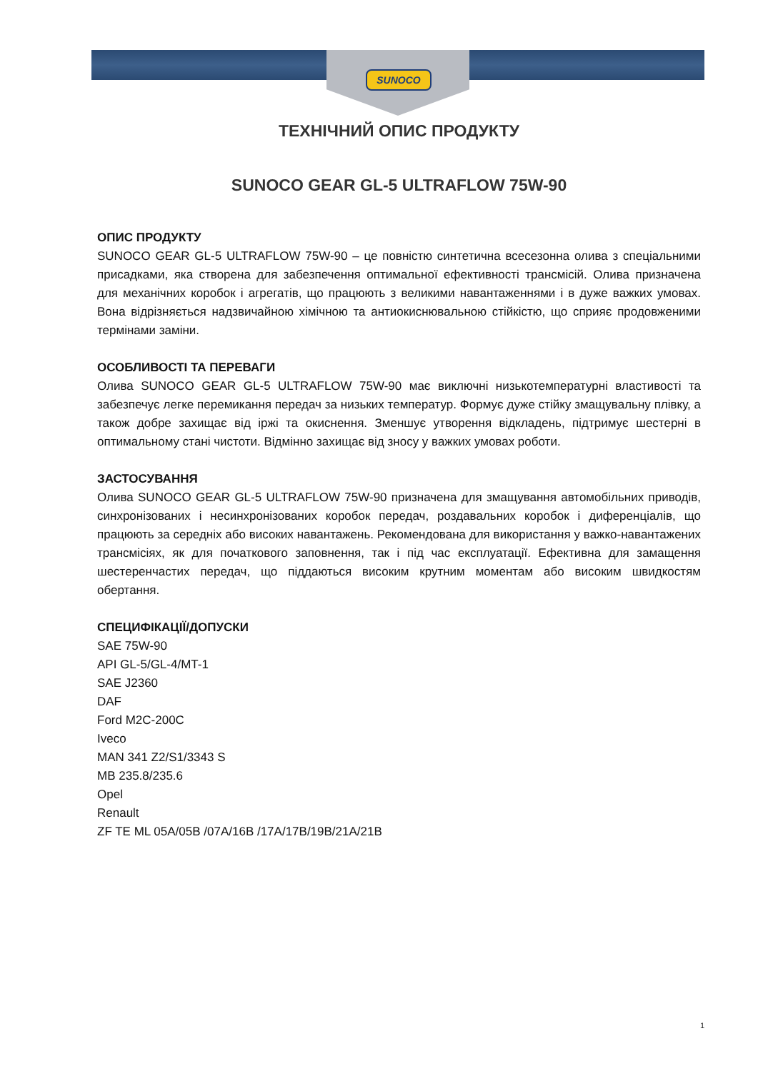SUNOCO
ТЕХНІЧНИЙ ОПИС ПРОДУКТУ
SUNOCO GEAR GL-5 ULTRAFLOW 75W-90
ОПИС ПРОДУКТУ
SUNOCO GEAR GL-5 ULTRAFLOW 75W-90 – це повністю синтетична всесезонна олива з спеціальними присадками, яка створена для забезпечення оптимальної ефективності трансмісій. Олива призначена для механічних коробок і агрегатів, що працюють з великими навантаженнями і в дуже важких умовах. Вона відрізняється надзвичайною хімічною та антиокиснювальною стійкістю, що сприяє продовженими термінами заміни.
ОСОБЛИВОСТІ ТА ПЕРЕВАГИ
Олива SUNOCO GEAR GL-5 ULTRAFLOW 75W-90 має виключні низькотемпературні властивості та забезпечує легке перемикання передач за низьких температур. Формує дуже стійку змащувальну плівку, а також добре захищає від іржі та окиснення. Зменшує утворення відкладень, підтримує шестерні в оптимальному стані чистоти. Відмінно захищає від зносу у важких умовах роботи.
ЗАСТОСУВАННЯ
Олива SUNOCO GEAR GL-5 ULTRAFLOW 75W-90 призначена для змащування автомобільних приводів, синхронізованих і несинхронізованих коробок передач, роздавальних коробок і диференціалів, що працюють за середніх або високих навантажень. Рекомендована для використання у важко-навантажених трансмісіях, як для початкового заповнення, так і під час експлуатації. Ефективна для замащення шестеренчастих передач, що піддаються високим крутним моментам або високим швидкостям обертання.
СПЕЦИФІКАЦІЇ/ДОПУСКИ
SAE 75W-90
API GL-5/GL-4/MT-1
SAE J2360
DAF
Ford M2C-200C
Iveco
MAN 341 Z2/S1/3343 S
MB 235.8/235.6
Opel
Renault
ZF TE ML 05A/05B /07A/16B /17A/17B/19B/21A/21B
1